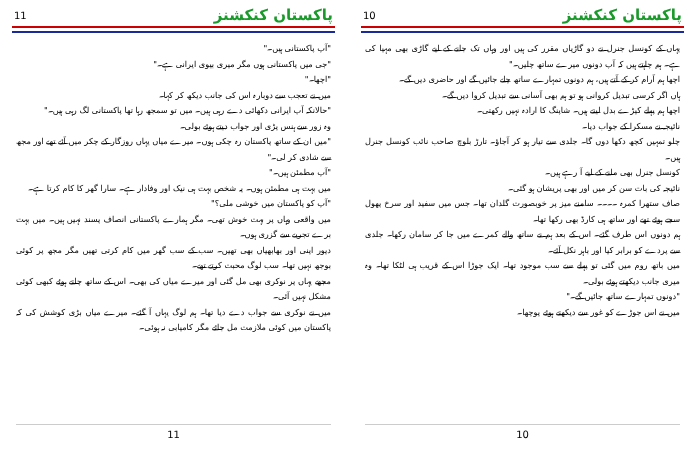پاکستان کنکشنز 10
یہاں کے کونسل جنرل نے دو گاڑیاں مقرر کی ہیں اور وہاں تک جانے کے لیے گاڑی بھی مہیا کی ہے۔ ہم چاہتے ہیں کہ آپ دونوں میرے ساتھ چلیں۔"
اچھا ہم آرام کر کے آتے ہیں، ہم دونوں تمہارے ساتھ چلے جائیں گے اور حاضری دیں گے۔
ہاں اگر کرسی تبدیل کروانی ہو تو ہم بھی آسانی سے تبدیل کروا دیں گے۔
اچھا ہم پہلے کپڑے بدل لیتے ہیں۔ شاپنگ کا ارادہ نہیں رکھتی۔
نائیجہ نے مسکرا کے جواب دیا۔
چلو تمہیں کچھ دکھا دوں گا۔ جلدی سے تیار ہو کر آجاؤ۔ تارڑ بلوچ صاحب نائب کونسل جنرل ہیں۔
کونسل جنرل بھی ملنے کے لیے آ رہے ہیں۔
نائیجہ کی بات سن کر میں اور بھی پریشان ہو گئی۔
صاف ستھرا کمرہ ۔۔۔۔ سامنے میز پر خوبصورت گلدان تھا۔ جس میں سفید اور سرخ پھول سجے ہوئے تھے اور ساتھ ہی کارڈ بھی رکھا تھا۔
ہم دونوں اس طرف گئے۔ اس کے بعد ہم نے ساتھ والے کمرے میں جا کر سامان رکھا۔ جلدی سے پردے کو برابر کیا اور باہر نکل آئے۔
میں باتھ روم میں گئی تو پہلے سے سب موجود تھا۔ ایک جوڑا اس کے قریب ہی لٹکا تھا۔ وہ میری جانب دیکھتے ہوئے بولی۔
"دونوں تمہارے ساتھ جائیں گے۔"
میں نے اس جوڑے کو غور سے دیکھتے ہوئے پوچھا۔
10
پاکستان کنکشنز 11
"آپ پاکستانی ہیں۔"
"جی میں پاکستانی ہوں مگر میری بیوی ایرانی ہے۔"
"اچھا۔"
میں نے تعجب سے دوبارہ اس کی جانب دیکھ کر کہا۔
"حالانکہ آپ ایرانی دکھائی دے رہی ہیں۔ میں تو سمجھ رہا تھا پاکستانی لگ رہی ہیں۔"
وہ زور سے ہنس پڑی اور جواب دیتے ہوئے بولی۔
"میں ان کے ساتھ پاکستان رہ چکی ہوں۔ میرے میاں یہاں روزگار کے چکر میں آئے تھے اور مجھ سے شادی کر لی۔"
"آپ مطمئن ہیں۔"
میں بہت ہی مطمئن ہوں۔ یہ شخص بہت ہی نیک اور وفادار ہے۔ سارا گھر کا کام کرتا ہے۔
"آپ کو پاکستان میں خوشی ملی؟"
میں واقعی وہاں پر بہت خوش تھی۔ مگر ہمارے پاکستانی انصاف پسند نہیں ہیں۔ میں بہت برے تجربے سے گزری ہوں۔
دیور اپنی اور بھابھیاں بھی تھیں۔ سب کے سب گھر میں کام کرتی تھیں مگر مجھ پر کوئی بوجھ نہیں تھا۔ سب لوگ محبت کرتے تھے۔
مجھے یہاں پر نوکری بھی مل گئی اور میرے میاں کی بھی۔ اس کے ساتھ چلتے ہوئے کبھی کوئی مشکل نہیں آئی۔
میں نے نوکری سے جواب دے دیا تھا۔ ہم لوگ یہاں آ گئے۔ میرے میاں بڑی کوشش کی کہ پاکستان میں کوئی ملازمت مل جائے مگر کامیابی نہ ہوئی۔
11